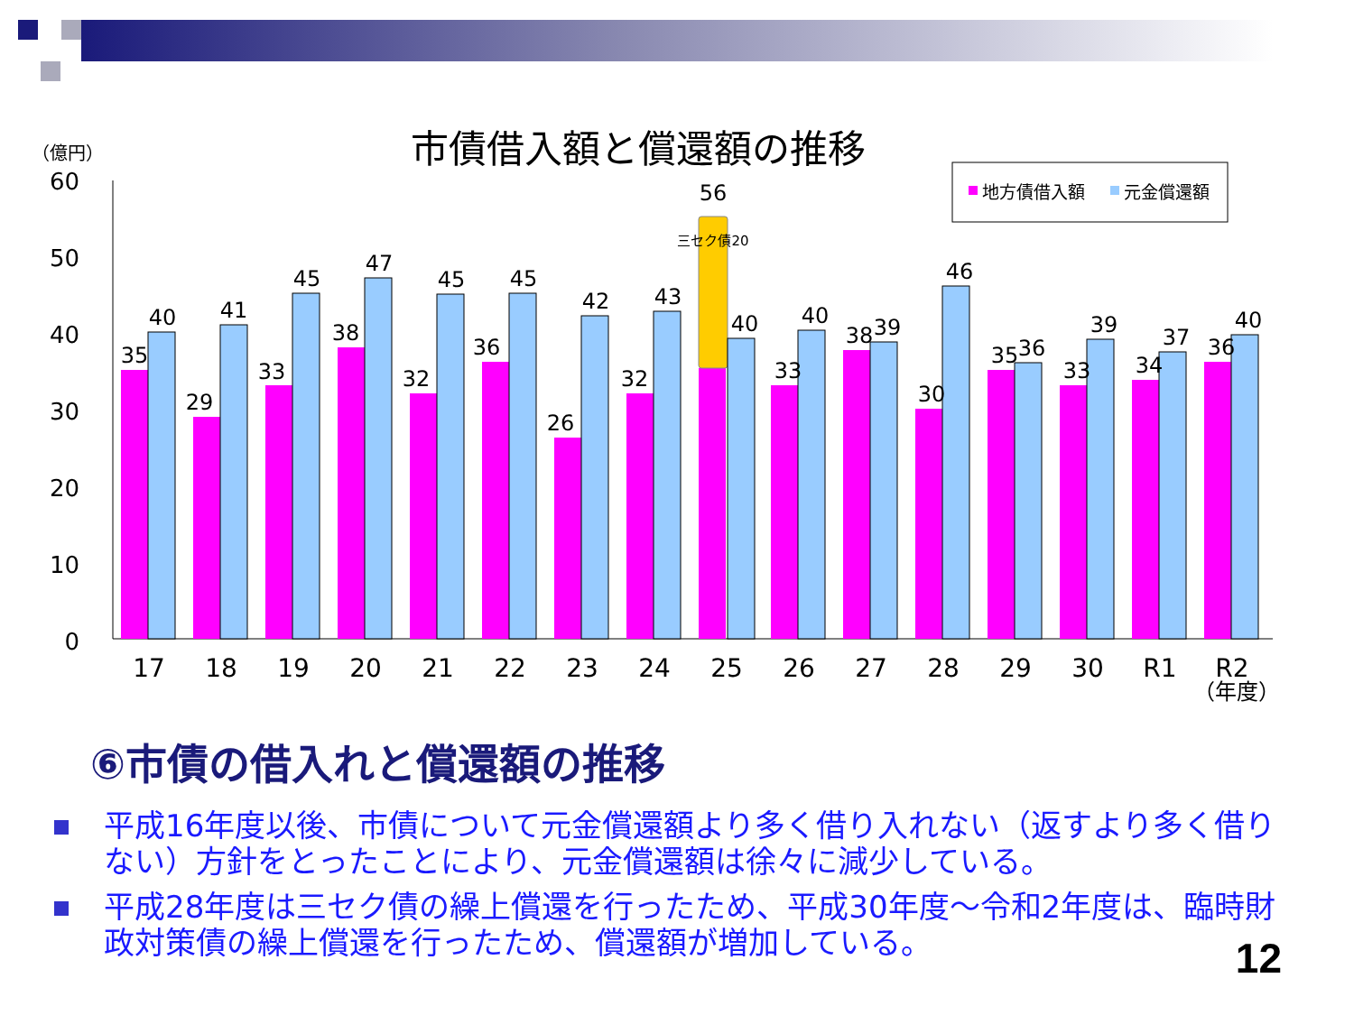市債借入額と償還額の推移
（億円）
60
50
40
30
20
10
0
地方債借入額
元金償還額
35
40
17
29
41
18
33
45
19
38
47
20
32
45
21
36
45
22
26
42
23
32
43
24
56
三セク債20
40
25
33
40
26
38
39
27
30
46
28
35
36
29
33
39
30
34
37
R1
36
40
R2
（年度）
⑥市債の借入れと償還額の推移
平成16年度以後、市債について元金償還額より多く借り入れない（返すより多く借りない）方針をとったことにより、元金償還額は徐々に減少している。
平成28年度は三セク債の繰上償還を行ったため、平成30年度～令和2年度は、臨時財政対策債の繰上償還を行ったため、償還額が増加している。
12